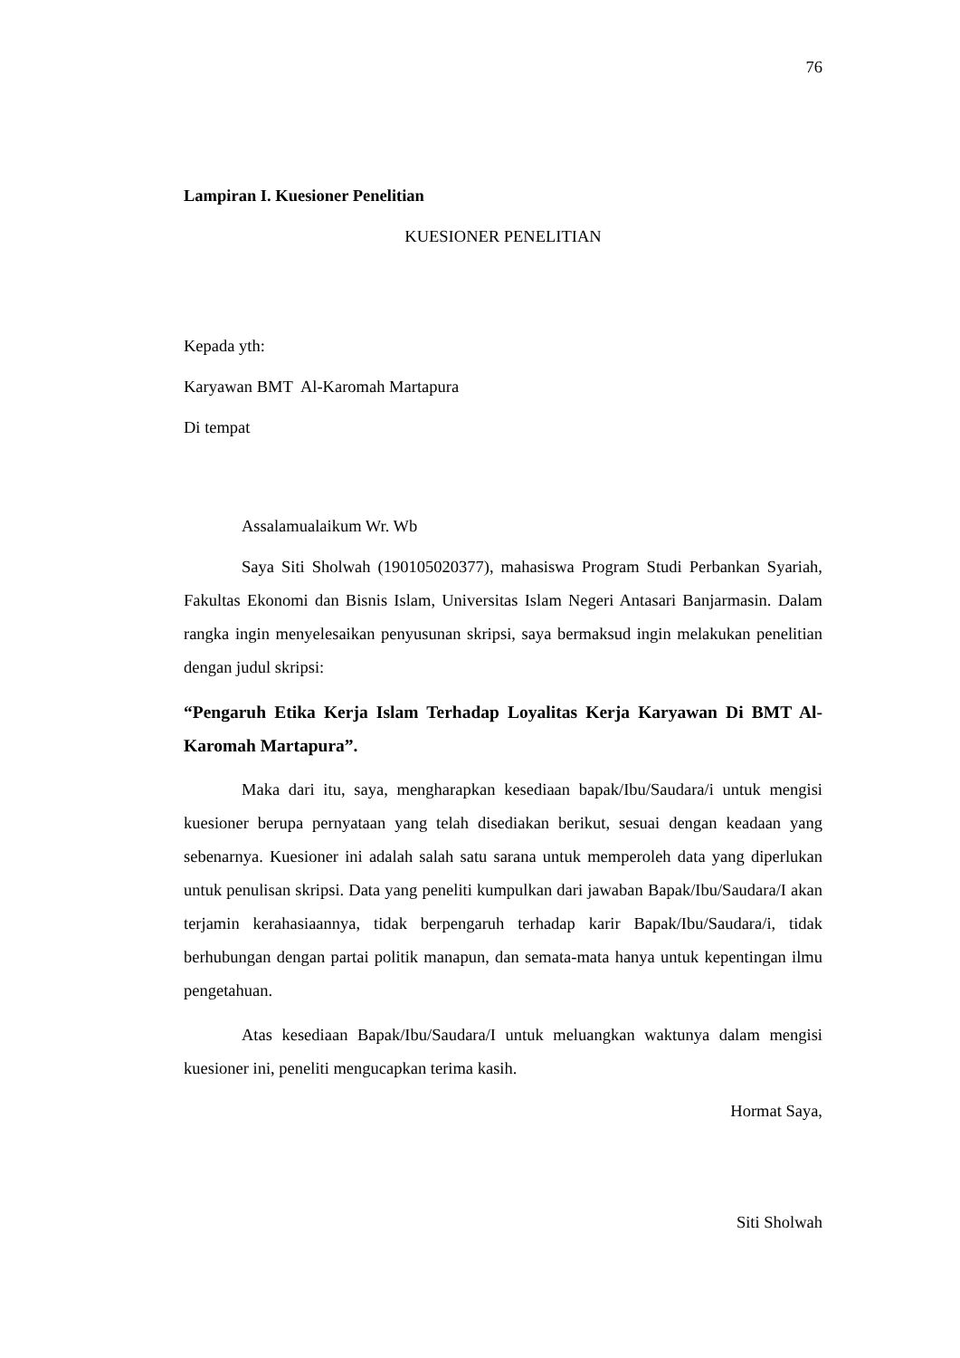76
Lampiran I. Kuesioner Penelitian
KUESIONER PENELITIAN
Kepada yth:
Karyawan BMT Al-Karomah Martapura
Di tempat
Assalamualaikum Wr. Wb
Saya Siti Sholwah (190105020377), mahasiswa Program Studi Perbankan Syariah, Fakultas Ekonomi dan Bisnis Islam, Universitas Islam Negeri Antasari Banjarmasin. Dalam rangka ingin menyelesaikan penyusunan skripsi, saya bermaksud ingin melakukan penelitian dengan judul skripsi:
“Pengaruh Etika Kerja Islam Terhadap Loyalitas Kerja Karyawan Di BMT Al-Karomah Martapura”.
Maka dari itu, saya, mengharapkan kesediaan bapak/Ibu/Saudara/i untuk mengisi kuesioner berupa pernyataan yang telah disediakan berikut, sesuai dengan keadaan yang sebenarnya. Kuesioner ini adalah salah satu sarana untuk memperoleh data yang diperlukan untuk penulisan skripsi. Data yang peneliti kumpulkan dari jawaban Bapak/Ibu/Saudara/I akan terjamin kerahasiaannya, tidak berpengaruh terhadap karir Bapak/Ibu/Saudara/i, tidak berhubungan dengan partai politik manapun, dan semata-mata hanya untuk kepentingan ilmu pengetahuan.
Atas kesediaan Bapak/Ibu/Saudara/I untuk meluangkan waktunya dalam mengisi kuesioner ini, peneliti mengucapkan terima kasih.
Hormat Saya,
Siti Sholwah